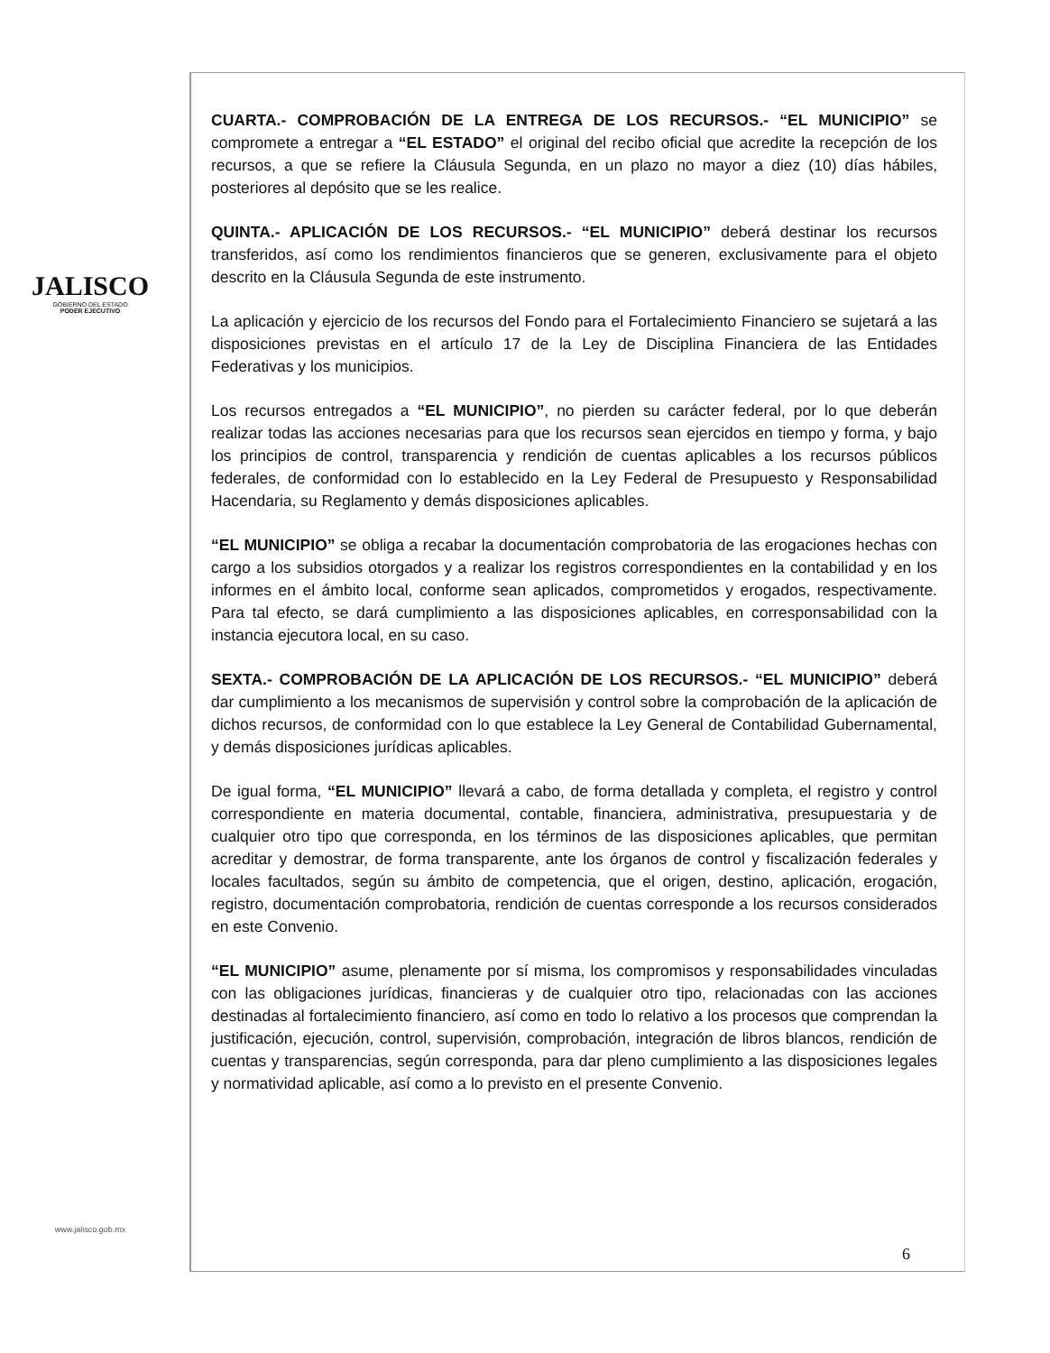JALISCO
GOBIERNO DEL ESTADO
PODER EJECUTIVO
www.jalisco.gob.mx
CUARTA.- COMPROBACIÓN DE LA ENTREGA DE LOS RECURSOS.- “EL MUNICIPIO” se compromete a entregar a “EL ESTADO” el original del recibo oficial que acredite la recepción de los recursos, a que se refiere la Cláusula Segunda, en un plazo no mayor a diez (10) días hábiles, posteriores al depósito que se les realice.
QUINTA.- APLICACIÓN DE LOS RECURSOS.- “EL MUNICIPIO” deberá destinar los recursos transferidos, así como los rendimientos financieros que se generen, exclusivamente para el objeto descrito en la Cláusula Segunda de este instrumento.
La aplicación y ejercicio de los recursos del Fondo para el Fortalecimiento Financiero se sujetará a las disposiciones previstas en el artículo 17 de la Ley de Disciplina Financiera de las Entidades Federativas y los municipios.
Los recursos entregados a “EL MUNICIPIO”, no pierden su carácter federal, por lo que deberán realizar todas las acciones necesarias para que los recursos sean ejercidos en tiempo y forma, y bajo los principios de control, transparencia y rendición de cuentas aplicables a los recursos públicos federales, de conformidad con lo establecido en la Ley Federal de Presupuesto y Responsabilidad Hacendaria, su Reglamento y demás disposiciones aplicables.
“EL MUNICIPIO” se obliga a recabar la documentación comprobatoria de las erogaciones hechas con cargo a los subsidios otorgados y a realizar los registros correspondientes en la contabilidad y en los informes en el ámbito local, conforme sean aplicados, comprometidos y erogados, respectivamente. Para tal efecto, se dará cumplimiento a las disposiciones aplicables, en corresponsabilidad con la instancia ejecutora local, en su caso.
SEXTA.- COMPROBACIÓN DE LA APLICACIÓN DE LOS RECURSOS.- “EL MUNICIPIO” deberá dar cumplimiento a los mecanismos de supervisión y control sobre la comprobación de la aplicación de dichos recursos, de conformidad con lo que establece la Ley General de Contabilidad Gubernamental, y demás disposiciones jurídicas aplicables.
De igual forma, “EL MUNICIPIO” llevará a cabo, de forma detallada y completa, el registro y control correspondiente en materia documental, contable, financiera, administrativa, presupuestaria y de cualquier otro tipo que corresponda, en los términos de las disposiciones aplicables, que permitan acreditar y demostrar, de forma transparente, ante los órganos de control y fiscalización federales y locales facultados, según su ámbito de competencia, que el origen, destino, aplicación, erogación, registro, documentación comprobatoria, rendición de cuentas corresponde a los recursos considerados en este Convenio.
“EL MUNICIPIO” asume, plenamente por sí misma, los compromisos y responsabilidades vinculadas con las obligaciones jurídicas, financieras y de cualquier otro tipo, relacionadas con las acciones destinadas al fortalecimiento financiero, así como en todo lo relativo a los procesos que comprendan la justificación, ejecución, control, supervisión, comprobación, integración de libros blancos, rendición de cuentas y transparencias, según corresponda, para dar pleno cumplimiento a las disposiciones legales y normatividad aplicable, así como a lo previsto en el presente Convenio.
6